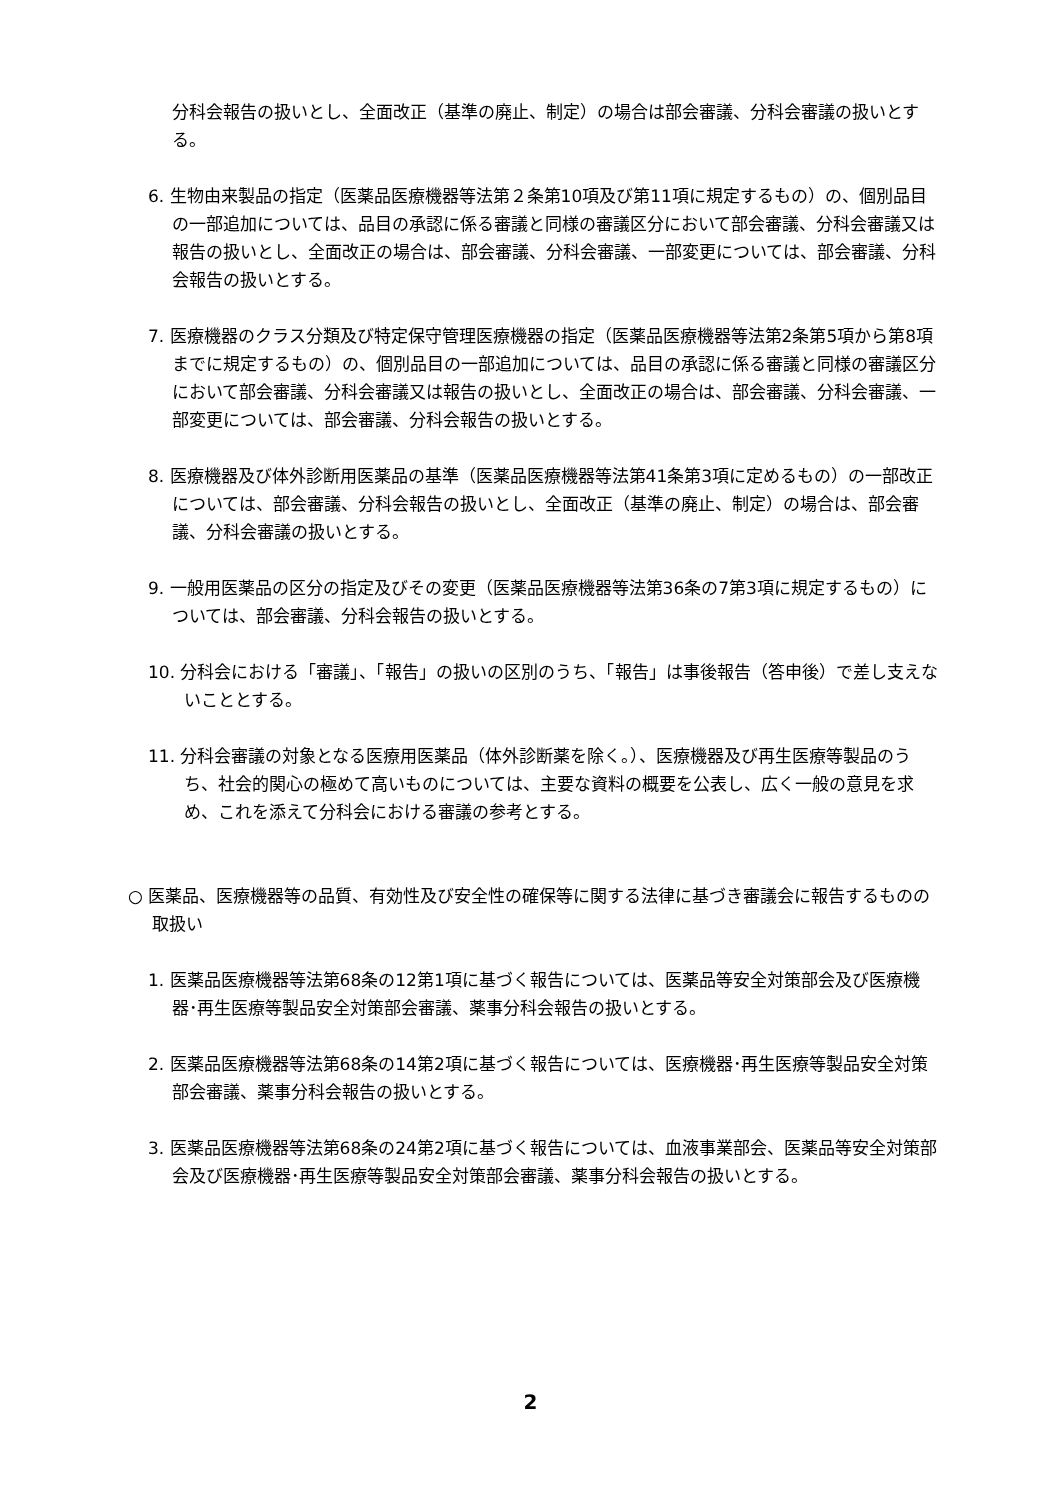分科会報告の扱いとし、全面改正（基準の廃止、制定）の場合は部会審議、分科会審議の扱いとする。
6. 生物由来製品の指定（医薬品医療機器等法第２条第10項及び第11項に規定するもの）の、個別品目の一部追加については、品目の承認に係る審議と同様の審議区分において部会審議、分科会審議又は報告の扱いとし、全面改正の場合は、部会審議、分科会審議、一部変更については、部会審議、分科会報告の扱いとする。
7. 医療機器のクラス分類及び特定保守管理医療機器の指定（医薬品医療機器等法第2条第5項から第8項までに規定するもの）の、個別品目の一部追加については、品目の承認に係る審議と同様の審議区分において部会審議、分科会審議又は報告の扱いとし、全面改正の場合は、部会審議、分科会審議、一部変更については、部会審議、分科会報告の扱いとする。
8. 医療機器及び体外診断用医薬品の基準（医薬品医療機器等法第41条第3項に定めるもの）の一部改正については、部会審議、分科会報告の扱いとし、全面改正（基準の廃止、制定）の場合は、部会審議、分科会審議の扱いとする。
9. 一般用医薬品の区分の指定及びその変更（医薬品医療機器等法第36条の7第3項に規定するもの）については、部会審議、分科会報告の扱いとする。
10. 分科会における「審議」、「報告」の扱いの区別のうち、「報告」は事後報告（答申後）で差し支えないこととする。
11. 分科会審議の対象となる医療用医薬品（体外診断薬を除く。）、医療機器及び再生医療等製品のうち、社会的関心の極めて高いものについては、主要な資料の概要を公表し、広く一般の意見を求め、これを添えて分科会における審議の参考とする。
○ 医薬品、医療機器等の品質、有効性及び安全性の確保等に関する法律に基づき審議会に報告するものの取扱い
1. 医薬品医療機器等法第68条の12第1項に基づく報告については、医薬品等安全対策部会及び医療機器･再生医療等製品安全対策部会審議、薬事分科会報告の扱いとする。
2. 医薬品医療機器等法第68条の14第2項に基づく報告については、医療機器･再生医療等製品安全対策部会審議、薬事分科会報告の扱いとする。
3. 医薬品医療機器等法第68条の24第2項に基づく報告については、血液事業部会、医薬品等安全対策部会及び医療機器･再生医療等製品安全対策部会審議、薬事分科会報告の扱いとする。
2